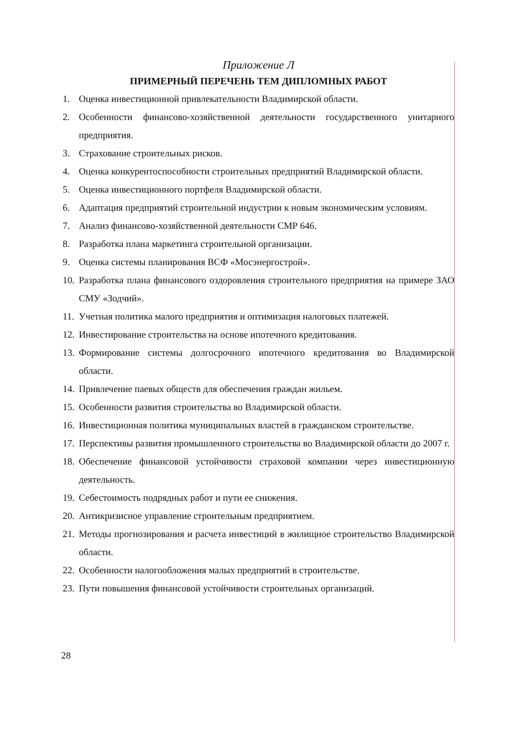Приложение Л
ПРИМЕРНЫЙ ПЕРЕЧЕНЬ ТЕМ ДИПЛОМНЫХ РАБОТ
1. Оценка инвестиционной привлекательности Владимирской области.
2. Особенности финансово-хозяйственной деятельности государственного унитарного предприятия.
3. Страхование строительных рисков.
4. Оценка конкурентоспособности строительных предприятий Владимирской области.
5. Оценка инвестиционного портфеля Владимирской области.
6. Адаптация предприятий строительной индустрии к новым экономическим условиям.
7. Анализ финансово-хозяйственной деятельности СМР 646.
8. Разработка плана маркетинга строительной организации.
9. Оценка системы планирования ВСФ «Мосэнергострой».
10. Разработка плана финансового оздоровления строительного предприятия на примере ЗАО СМУ «Зодчий».
11. Учетная политика малого предприятия и оптимизация налоговых платежей.
12. Инвестирование строительства на основе ипотечного кредитования.
13. Формирование системы долгосрочного ипотечного кредитования во Владимирской области.
14. Привлечение паевых обществ для обеспечения граждан жильем.
15. Особенности развития строительства во Владимирской области.
16. Инвестиционная политика муниципальных властей в гражданском строительстве.
17. Перспективы развития промышленного строительства во Владимирской области до 2007 г.
18. Обеспечение финансовой устойчивости страховой компании через инвестиционную деятельность.
19. Себестоимость подрядных работ и пути ее снижения.
20. Антикризисное управление строительным предприятием.
21. Методы прогнозирования и расчета инвестиций в жилищное строительство Владимирской области.
22. Особенности налогообложения малых предприятий в строительстве.
23. Пути повышения финансовой устойчивости строительных организаций.
28